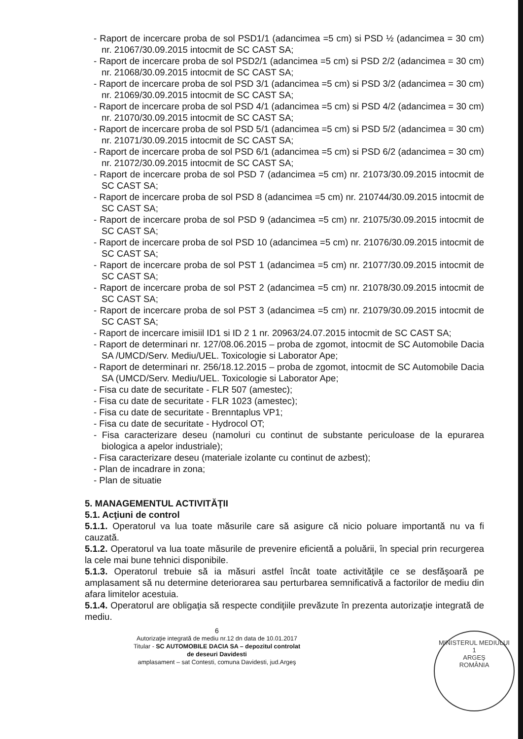- Raport de incercare proba de sol PSD1/1 (adancimea =5 cm) si PSD ½ (adancimea = 30 cm) nr. 21067/30.09.2015 intocmit de SC CAST SA;
- Raport de incercare proba de sol PSD2/1 (adancimea =5 cm) si PSD 2/2 (adancimea = 30 cm) nr. 21068/30.09.2015 intocmit de SC CAST SA;
- Raport de incercare proba de sol PSD 3/1 (adancimea =5 cm) si PSD 3/2 (adancimea = 30 cm) nr. 21069/30.09.2015 intocmit de SC CAST SA;
- Raport de incercare proba de sol PSD 4/1 (adancimea =5 cm) si PSD 4/2 (adancimea = 30 cm) nr. 21070/30.09.2015 intocmit de SC CAST SA;
- Raport de incercare proba de sol PSD 5/1 (adancimea =5 cm) si PSD 5/2 (adancimea = 30 cm) nr. 21071/30.09.2015 intocmit de SC CAST SA;
- Raport de incercare proba de sol PSD 6/1 (adancimea =5 cm) si PSD 6/2 (adancimea = 30 cm) nr. 21072/30.09.2015 intocmit de SC CAST SA;
- Raport de incercare proba de sol PSD 7 (adancimea =5 cm) nr. 21073/30.09.2015 intocmit de SC CAST SA;
- Raport de incercare proba de sol PSD 8 (adancimea =5 cm) nr. 210744/30.09.2015 intocmit de SC CAST SA;
- Raport de incercare proba de sol PSD 9 (adancimea =5 cm) nr. 21075/30.09.2015 intocmit de SC CAST SA;
- Raport de incercare proba de sol PSD 10 (adancimea =5 cm) nr. 21076/30.09.2015 intocmit de SC CAST SA;
- Raport de incercare proba de sol PST 1 (adancimea =5 cm) nr. 21077/30.09.2015 intocmit de SC CAST SA;
- Raport de incercare proba de sol PST 2 (adancimea =5 cm) nr. 21078/30.09.2015 intocmit de SC CAST SA;
- Raport de incercare proba de sol PST 3 (adancimea =5 cm) nr. 21079/30.09.2015 intocmit de SC CAST SA;
- Raport de incercare imisiil ID1 si ID 2 1 nr. 20963/24.07.2015 intocmit de SC CAST SA;
- Raport de determinari nr. 127/08.06.2015 – proba de zgomot, intocmit de SC Automobile Dacia SA /UMCD/Serv. Mediu/UEL. Toxicologie si Laborator Ape;
- Raport de determinari nr. 256/18.12.2015 – proba de zgomot, intocmit de SC Automobile Dacia SA (UMCD/Serv. Mediu/UEL. Toxicologie si Laborator Ape;
- Fisa cu date de securitate - FLR 507 (amestec);
- Fisa cu date de securitate - FLR 1023 (amestec);
- Fisa cu date de securitate - Brenntaplus VP1;
- Fisa cu date de securitate - Hydrocol OT;
- Fisa caracterizare deseu (namoluri cu continut de substante periculoase de la epurarea biologica a apelor industriale);
- Fisa caracterizare deseu (materiale izolante cu continut de azbest);
- Plan de incadrare in zona;
- Plan de situatie
5. MANAGEMENTUL ACTIVITĂŢII
5.1. Acţiuni de control
5.1.1. Operatorul va lua toate măsurile care să asigure că nicio poluare importantă nu va fi cauzată.
5.1.2. Operatorul va lua toate măsurile de prevenire eficientă a poluării, în special prin recurgerea la cele mai bune tehnici disponibile.
5.1.3. Operatorul trebuie să ia măsuri astfel încât toate activităţile ce se desfăşoară pe amplasament să nu determine deteriorarea sau perturbarea semnificativă a factorilor de mediu din afara limitelor acestuia.
5.1.4. Operatorul are obligaţia să respecte condiţiile prevăzute în prezenta autorizaţie integrată de mediu.
6
Autorizaţie integrată de mediu nr.12 dn data de 10.01.2017
Titular - SC AUTOMOBILE DACIA SA – depozitul controlat de deseuri Davidesti
amplasament – sat Contesti, comuna Davidesti, jud.Argeş
MINISTERUL MEDIULUI
1
ARGEŞ
ROMÂNIA